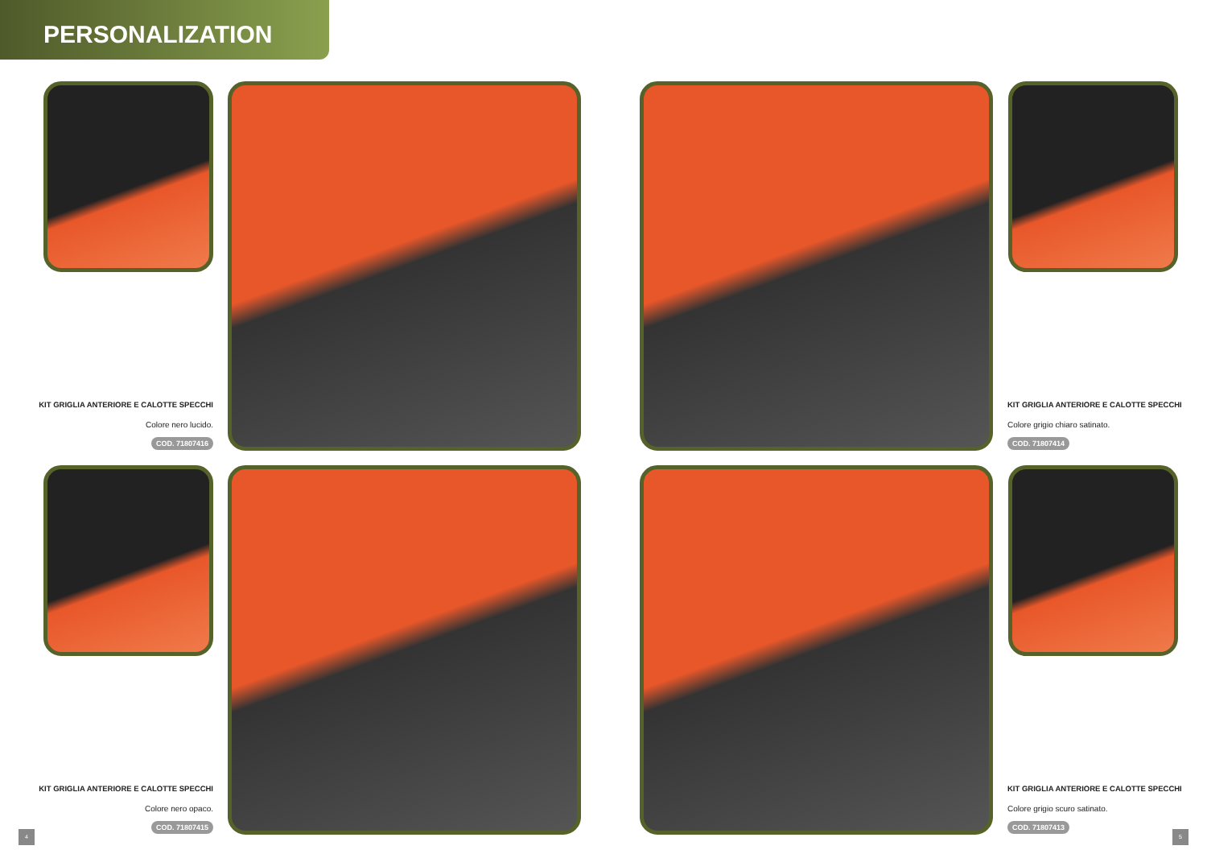PERSONALIZATION
KIT GRIGLIA ANTERIORE E CALOTTE SPECCHI
Colore nero lucido.
COD. 71807416
KIT GRIGLIA ANTERIORE E CALOTTE SPECCHI
Colore grigio chiaro satinato.
COD. 71807414
KIT GRIGLIA ANTERIORE E CALOTTE SPECCHI
Colore nero opaco.
COD. 71807415
KIT GRIGLIA ANTERIORE E CALOTTE SPECCHI
Colore grigio scuro satinato.
COD. 71807413
4 5